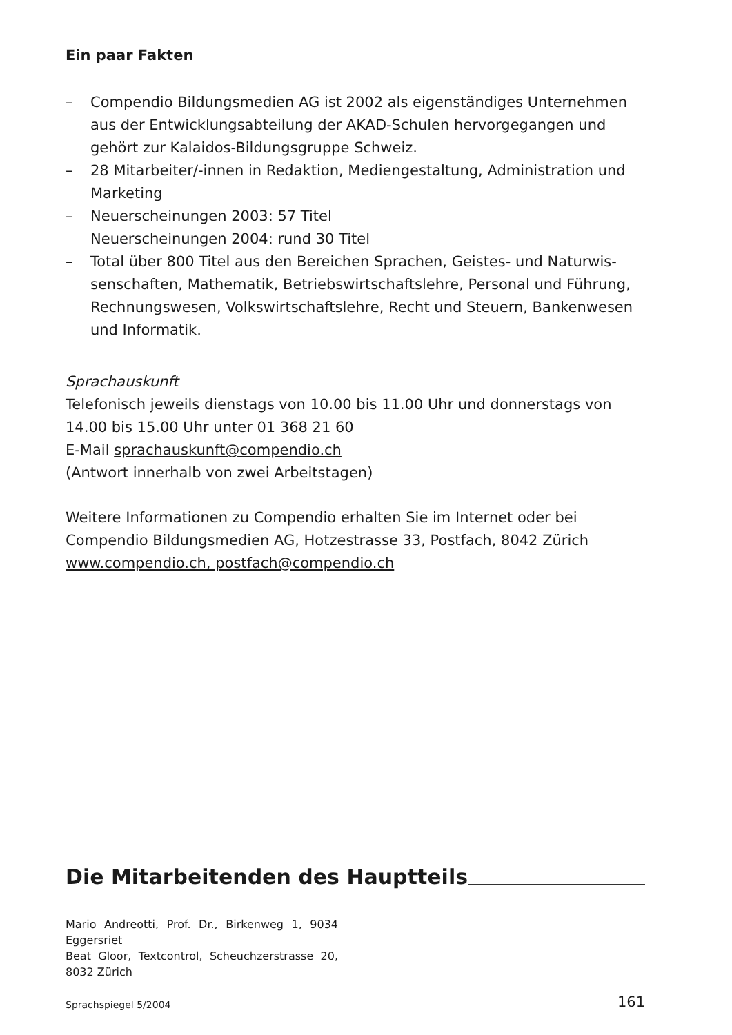Ein paar Fakten
– Compendio Bildungsmedien AG ist 2002 als eigenständiges Unterneh­men aus der Entwicklungsabteilung der AKAD-Schulen hervorgegangen und gehört zur Kalaidos-Bildungsgruppe Schweiz.
– 28 Mitarbeiter/-innen in Redaktion, Mediengestaltung, Administration und Marketing
– Neuerscheinungen 2003: 57 Titel
Neuerscheinungen 2004: rund 30 Titel
– Total über 800 Titel aus den Bereichen Sprachen, Geistes- und Naturwis­senschaften, Mathematik, Betriebswirtschaftslehre, Personal und Führung, Rechnungswesen, Volkswirtschaftslehre, Recht und Steuern, Bankenwesen und Informatik.
Sprachauskunft
Telefonisch jeweils dienstags von 10.00 bis 11.00 Uhr und donnerstags von 14.00 bis 15.00 Uhr unter 01 368 21 60
E-Mail sprachauskunft@compendio.ch
(Antwort innerhalb von zwei Arbeitstagen)
Weitere Informationen zu Compendio erhalten Sie im Internet oder bei Compendio Bildungsmedien AG, Hotzestrasse 33, Postfach, 8042 Zürich
www.compendio.ch, postfach@compendio.ch
Die Mitarbeitenden des Hauptteils
Mario Andreotti, Prof. Dr., Birkenweg 1, 9034 Eggersriet
Beat Gloor, Textcontrol, Scheuchzerstrasse 20, 8032 Zürich
Sprachspiegel 5/2004 161